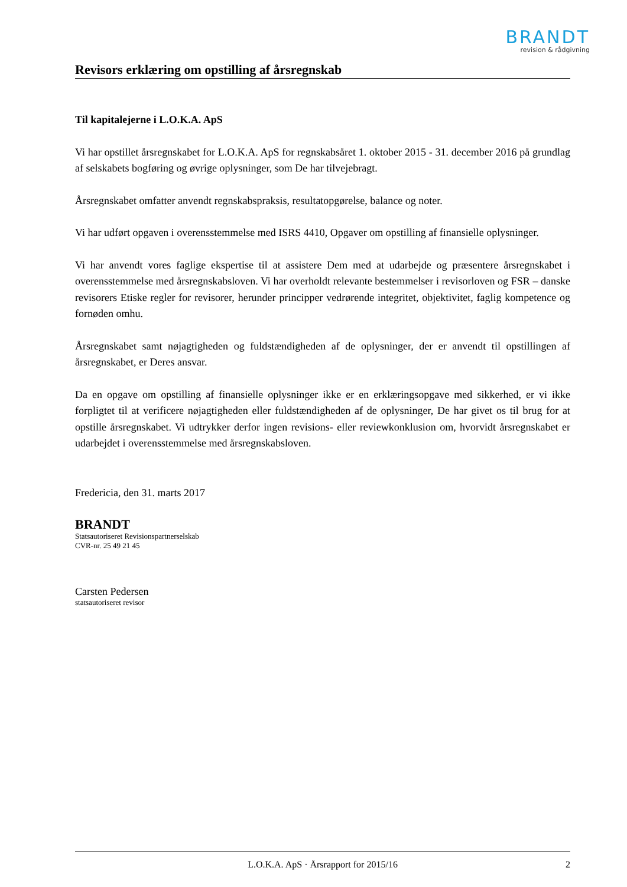BRANDT
revision & rådgivning
Revisors erklæring om opstilling af årsregnskab
Til kapitalejerne i L.O.K.A. ApS
Vi har opstillet årsregnskabet for L.O.K.A. ApS for regnskabsåret 1. oktober 2015 - 31. december 2016 på grundlag af selskabets bogføring og øvrige oplysninger, som De har tilvejebragt.
Årsregnskabet omfatter anvendt regnskabspraksis, resultatopgørelse, balance og noter.
Vi har udført opgaven i overensstemmelse med ISRS 4410, Opgaver om opstilling af finansielle oplysninger.
Vi har anvendt vores faglige ekspertise til at assistere Dem med at udarbejde og præsentere årsregnskabet i overensstemmelse med årsregnskabsloven. Vi har overholdt relevante bestemmelser i revisorloven og FSR – danske revisorers Etiske regler for revisorer, herunder principper vedrørende integritet, objektivitet, faglig kompetence og fornøden omhu.
Årsregnskabet samt nøjagtigheden og fuldstændigheden af de oplysninger, der er anvendt til opstillingen af årsregnskabet, er Deres ansvar.
Da en opgave om opstilling af finansielle oplysninger ikke er en erklæringsopgave med sikkerhed, er vi ikke forpligtet til at verificere nøjagtigheden eller fuldstændigheden af de oplysninger, De har givet os til brug for at opstille årsregnskabet. Vi udtrykker derfor ingen revisions- eller reviewkonklusion om, hvorvidt årsregnskabet er udarbejdet i overensstemmelse med årsregnskabsloven.
Fredericia, den 31. marts 2017
BRANDT
Statsautoriseret Revisionspartnerselskab
CVR-nr. 25 49 21 45
Carsten Pedersen
statsautoriseret revisor
L.O.K.A. ApS · Årsrapport for 2015/16 2